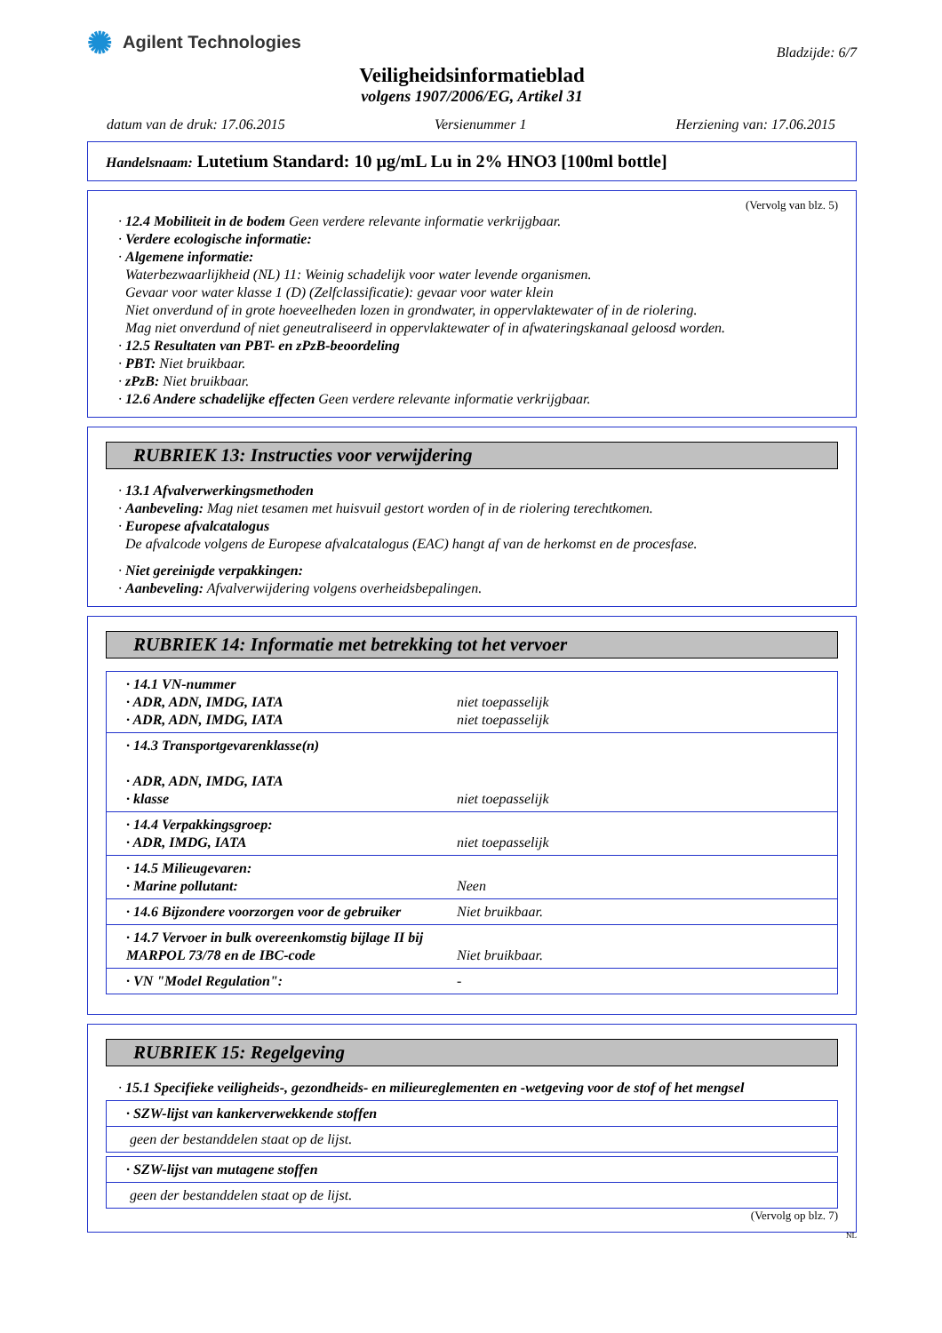✺ Agilent Technologies
Bladzijde: 6/7
Veiligheidsinformatieblad
volgens 1907/2006/EG, Artikel 31
datum van de druk: 17.06.2015 Versienummer 1 Herziening van: 17.06.2015
Handelsnaam: Lutetium Standard: 10 µg/mL Lu in 2% HNO3 [100ml bottle]
(Vervolg van blz. 5)
· 12.4 Mobiliteit in de bodem Geen verdere relevante informatie verkrijgbaar.
· Verdere ecologische informatie:
· Algemene informatie:
Waterbezwaarlijkheid (NL) 11: Weinig schadelijk voor water levende organismen.
Gevaar voor water klasse 1 (D) (Zelfclassificatie): gevaar voor water klein
Niet onverdund of in grote hoeveelheden lozen in grondwater, in oppervlaktewater of in de riolering.
Mag niet onverdund of niet geneutraliseerd in oppervlaktewater of in afwateringskanaal geloosd worden.
· 12.5 Resultaten van PBT- en zPzB-beoordeling
· PBT: Niet bruikbaar.
· zPzB: Niet bruikbaar.
· 12.6 Andere schadelijke effecten Geen verdere relevante informatie verkrijgbaar.
RUBRIEK 13: Instructies voor verwijdering
· 13.1 Afvalverwerkingsmethoden
· Aanbeveling: Mag niet tesamen met huisvuil gestort worden of in de riolering terechtkomen.
· Europese afvalcatalogus
De afvalcode volgens de Europese afvalcatalogus (EAC) hangt af van de herkomst en de procesfase.
· Niet gereinigde verpakkingen:
· Aanbeveling: Afvalverwijdering volgens overheidsbepalingen.
RUBRIEK 14: Informatie met betrekking tot het vervoer
| · 14.1 VN-nummer · ADR, ADN, IMDG, IATA · ADR, ADN, IMDG, IATA | niet toepasselijk niet toepasselijk |
| · 14.3 Transportgevarenklasse(n) · ADR, ADN, IMDG, IATA · klasse | niet toepasselijk |
| · 14.4 Verpakkingsgroep: · ADR, IMDG, IATA | niet toepasselijk |
| · 14.5 Milieugevaren: · Marine pollutant: | Neen |
| · 14.6 Bijzondere voorzorgen voor de gebruiker | Niet bruikbaar. |
| · 14.7 Vervoer in bulk overeenkomstig bijlage II bij MARPOL 73/78 en de IBC-code | Niet bruikbaar. |
| · VN "Model Regulation": | - |
RUBRIEK 15: Regelgeving
· 15.1 Specifieke veiligheids-, gezondheids- en milieureglementen en -wetgeving voor de stof of het mengsel
| · SZW-lijst van kankerverwekkende stoffen |
| geen der bestanddelen staat op de lijst. |
| · SZW-lijst van mutagene stoffen |
| geen der bestanddelen staat op de lijst. |
(Vervolg op blz. 7)
NL